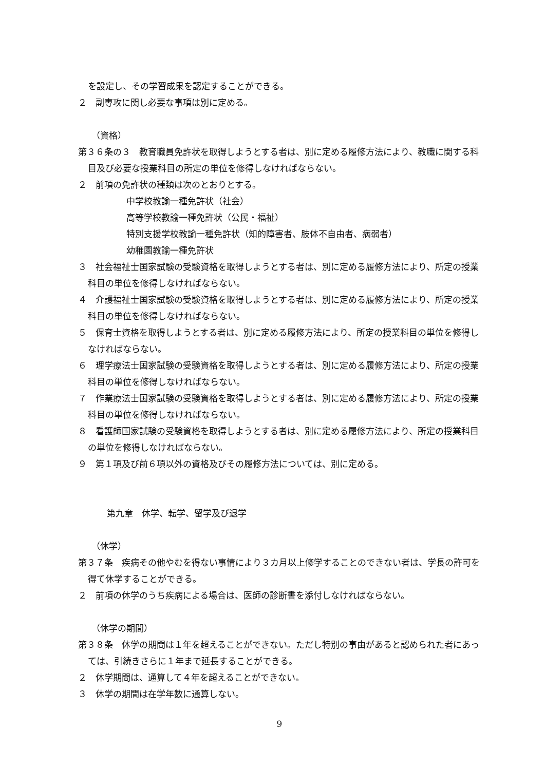を設定し、その学習成果を認定することができる。
２　副専攻に関し必要な事項は別に定める。
（資格）
第３６条の３　教育職員免許状を取得しようとする者は、別に定める履修方法により、教職に関する科目及び必要な授業科目の所定の単位を修得しなければならない。
２　前項の免許状の種類は次のとおりとする。
中学校教諭一種免許状（社会）
高等学校教諭一種免許状（公民・福祉）
特別支援学校教諭一種免許状（知的障害者、肢体不自由者、病弱者）
幼稚園教諭一種免許状
３　社会福祉士国家試験の受験資格を取得しようとする者は、別に定める履修方法により、所定の授業科目の単位を修得しなければならない。
４　介護福祉士国家試験の受験資格を取得しようとする者は、別に定める履修方法により、所定の授業科目の単位を修得しなければならない。
５　保育士資格を取得しようとする者は、別に定める履修方法により、所定の授業科目の単位を修得しなければならない。
６　理学療法士国家試験の受験資格を取得しようとする者は、別に定める履修方法により、所定の授業科目の単位を修得しなければならない。
７　作業療法士国家試験の受験資格を取得しようとする者は、別に定める履修方法により、所定の授業科目の単位を修得しなければならない。
８　看護師国家試験の受験資格を取得しようとする者は、別に定める履修方法により、所定の授業科目の単位を修得しなければならない。
９　第１項及び前６項以外の資格及びその履修方法については、別に定める。
第九章　休学、転学、留学及び退学
（休学）
第３７条　疾病その他やむを得ない事情により３カ月以上修学することのできない者は、学長の許可を得て休学することができる。
２　前項の休学のうち疾病による場合は、医師の診断書を添付しなければならない。
（休学の期間）
第３８条　休学の期間は１年を超えることができない。ただし特別の事由があると認められた者にあっては、引続きさらに１年まで延長することができる。
２　休学期間は、通算して４年を超えることができない。
３　休学の期間は在学年数に通算しない。
9